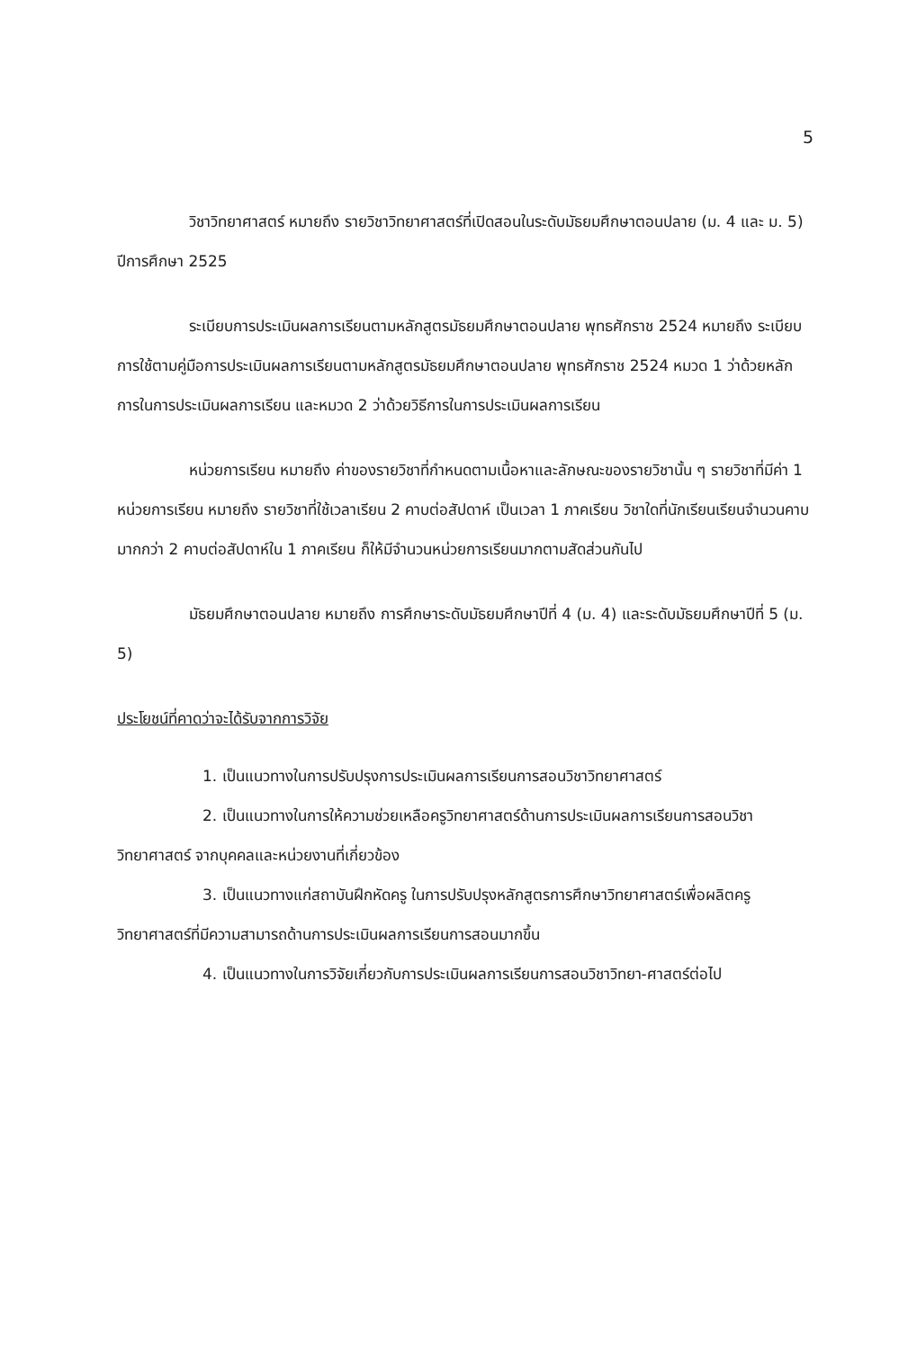5
วิชาวิทยาศาสตร์ หมายถึง รายวิชาวิทยาศาสตร์ที่เปิดสอนในระดับมัธยมศึกษาตอนปลาย (ม. 4 และ ม. 5) ปีการศึกษา 2525
ระเบียบการประเมินผลการเรียนตามหลักสูตรมัธยมศึกษาตอนปลาย พุทธศักราช 2524 หมายถึง ระเบียบการใช้ตามคู่มือการประเมินผลการเรียนตามหลักสูตรมัธยมศึกษาตอนปลาย พุทธศักราช 2524 หมวด 1 ว่าด้วยหลักการในการประเมินผลการเรียน และหมวด 2 ว่าด้วยวิธีการในการประเมินผลการเรียน
หน่วยการเรียน หมายถึง ค่าของรายวิชาที่กำหนดตามเนื้อหาและลักษณะของรายวิชานั้น ๆ รายวิชาที่มีค่า 1 หน่วยการเรียน หมายถึง รายวิชาที่ใช้เวลาเรียน 2 คาบต่อสัปดาห์ เป็นเวลา 1 ภาคเรียน วิชาใดที่นักเรียนเรียนจำนวนคาบมากกว่า 2 คาบต่อสัปดาห์ใน 1 ภาคเรียน ก็ให้มีจำนวนหน่วยการเรียนมากตามสัดส่วนกันไป
มัธยมศึกษาตอนปลาย หมายถึง การศึกษาระดับมัธยมศึกษาปีที่ 4 (ม. 4) และระดับมัธยมศึกษาปีที่ 5 (ม. 5)
ประโยชน์ที่คาดว่าจะได้รับจากการวิจัย
1. เป็นแนวทางในการปรับปรุงการประเมินผลการเรียนการสอนวิชาวิทยาศาสตร์
2. เป็นแนวทางในการให้ความช่วยเหลือครูวิทยาศาสตร์ด้านการประเมินผลการเรียนการสอนวิชาวิทยาศาสตร์ จากบุคคลและหน่วยงานที่เกี่ยวข้อง
3. เป็นแนวทางแก่สถาบันฝึกหัดครู ในการปรับปรุงหลักสูตรการศึกษาวิทยาศาสตร์เพื่อผลิตครูวิทยาศาสตร์ที่มีความสามารถด้านการประเมินผลการเรียนการสอนมากขึ้น
4. เป็นแนวทางในการวิจัยเกี่ยวกับการประเมินผลการเรียนการสอนวิชาวิทยา-ศาสตร์ต่อไป